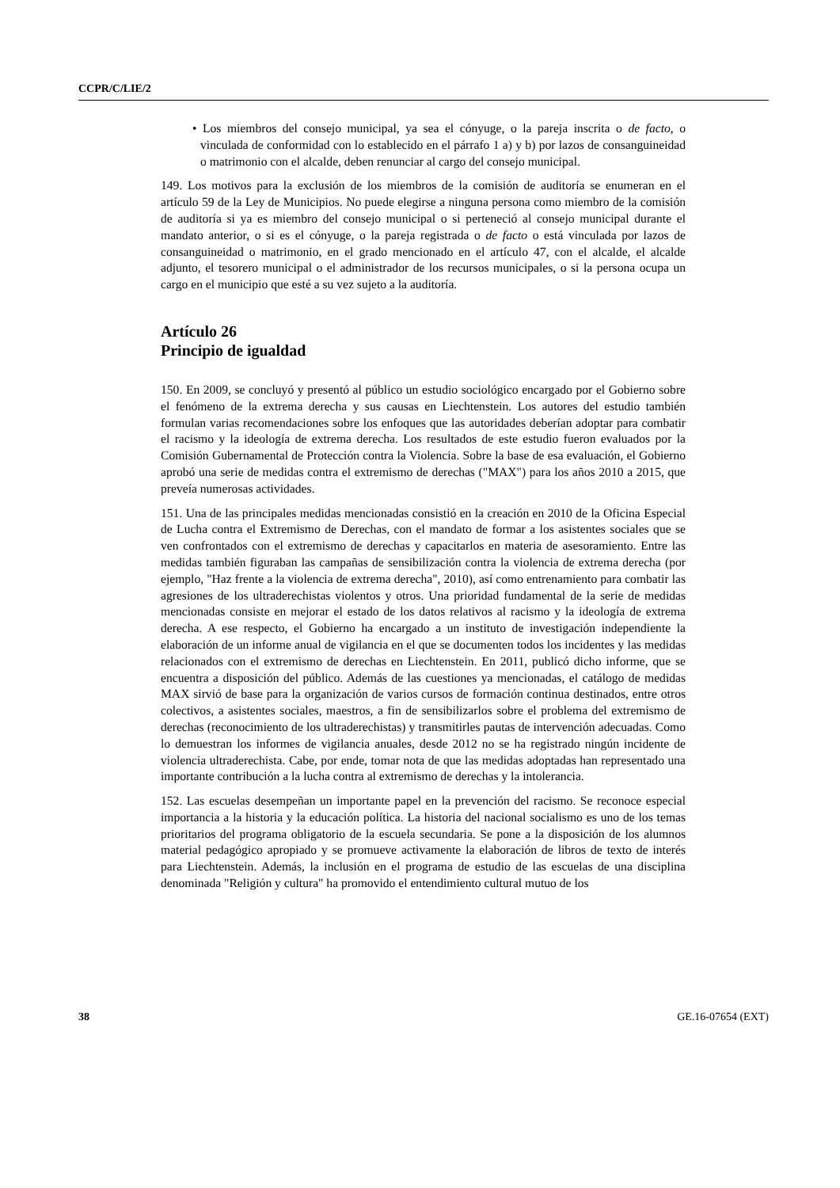CCPR/C/LIE/2
• Los miembros del consejo municipal, ya sea el cónyuge, o la pareja inscrita o de facto, o vinculada de conformidad con lo establecido en el párrafo 1 a) y b) por lazos de consanguineidad o matrimonio con el alcalde, deben renunciar al cargo del consejo municipal.
149. Los motivos para la exclusión de los miembros de la comisión de auditoría se enumeran en el artículo 59 de la Ley de Municipios. No puede elegirse a ninguna persona como miembro de la comisión de auditoría si ya es miembro del consejo municipal o si perteneció al consejo municipal durante el mandato anterior, o si es el cónyuge, o la pareja registrada o de facto o está vinculada por lazos de consanguineidad o matrimonio, en el grado mencionado en el artículo 47, con el alcalde, el alcalde adjunto, el tesorero municipal o el administrador de los recursos municipales, o si la persona ocupa un cargo en el municipio que esté a su vez sujeto a la auditoría.
Artículo 26
Principio de igualdad
150. En 2009, se concluyó y presentó al público un estudio sociológico encargado por el Gobierno sobre el fenómeno de la extrema derecha y sus causas en Liechtenstein. Los autores del estudio también formulan varias recomendaciones sobre los enfoques que las autoridades deberían adoptar para combatir el racismo y la ideología de extrema derecha. Los resultados de este estudio fueron evaluados por la Comisión Gubernamental de Protección contra la Violencia. Sobre la base de esa evaluación, el Gobierno aprobó una serie de medidas contra el extremismo de derechas ("MAX") para los años 2010 a 2015, que preveía numerosas actividades.
151. Una de las principales medidas mencionadas consistió en la creación en 2010 de la Oficina Especial de Lucha contra el Extremismo de Derechas, con el mandato de formar a los asistentes sociales que se ven confrontados con el extremismo de derechas y capacitarlos en materia de asesoramiento. Entre las medidas también figuraban las campañas de sensibilización contra la violencia de extrema derecha (por ejemplo, "Haz frente a la violencia de extrema derecha", 2010), así como entrenamiento para combatir las agresiones de los ultraderechistas violentos y otros. Una prioridad fundamental de la serie de medidas mencionadas consiste en mejorar el estado de los datos relativos al racismo y la ideología de extrema derecha. A ese respecto, el Gobierno ha encargado a un instituto de investigación independiente la elaboración de un informe anual de vigilancia en el que se documenten todos los incidentes y las medidas relacionados con el extremismo de derechas en Liechtenstein. En 2011, publicó dicho informe, que se encuentra a disposición del público. Además de las cuestiones ya mencionadas, el catálogo de medidas MAX sirvió de base para la organización de varios cursos de formación continua destinados, entre otros colectivos, a asistentes sociales, maestros, a fin de sensibilizarlos sobre el problema del extremismo de derechas (reconocimiento de los ultraderechistas) y transmitirles pautas de intervención adecuadas. Como lo demuestran los informes de vigilancia anuales, desde 2012 no se ha registrado ningún incidente de violencia ultraderechista. Cabe, por ende, tomar nota de que las medidas adoptadas han representado una importante contribución a la lucha contra al extremismo de derechas y la intolerancia.
152. Las escuelas desempeñan un importante papel en la prevención del racismo. Se reconoce especial importancia a la historia y la educación política. La historia del nacional socialismo es uno de los temas prioritarios del programa obligatorio de la escuela secundaria. Se pone a la disposición de los alumnos material pedagógico apropiado y se promueve activamente la elaboración de libros de texto de interés para Liechtenstein. Además, la inclusión en el programa de estudio de las escuelas de una disciplina denominada "Religión y cultura" ha promovido el entendimiento cultural mutuo de los
38 GE.16-07654 (EXT)